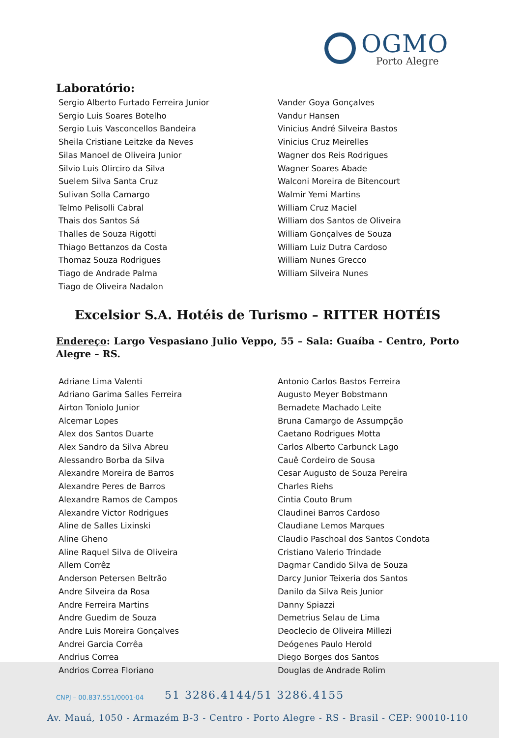OGMO
Porto Alegre
Laboratório:
Sergio Alberto Furtado Ferreira Junior
Sergio Luis Soares Botelho
Sergio Luis Vasconcellos Bandeira
Sheila Cristiane Leitzke da Neves
Silas Manoel de Oliveira Junior
Silvio Luis Olirciro da Silva
Suelem Silva Santa Cruz
Sulivan Solla Camargo
Telmo Pelisolli Cabral
Thais dos Santos Sá
Thalles de Souza Rigotti
Thiago Bettanzos da Costa
Thomaz Souza Rodrigues
Tiago de Andrade Palma
Tiago de Oliveira Nadalon
Vander Goya Gonçalves
Vandur Hansen
Vinicius André Silveira Bastos
Vinicius Cruz Meirelles
Wagner dos Reis Rodrigues
Wagner Soares Abade
Walconi Moreira de Bitencourt
Walmir Yemi Martins
William Cruz Maciel
William dos Santos de Oliveira
William Gonçalves de Souza
William Luiz Dutra Cardoso
William Nunes Grecco
William Silveira Nunes
Excelsior S.A. Hotéis de Turismo – RITTER HOTÉIS
Endereço: Largo Vespasiano Julio Veppo, 55 – Sala: Guaíba - Centro, Porto Alegre – RS.
Adriane Lima Valenti
Adriano Garima Salles Ferreira
Airton Toniolo Junior
Alcemar Lopes
Alex dos Santos Duarte
Alex Sandro da Silva Abreu
Alessandro Borba da Silva
Alexandre Moreira de Barros
Alexandre Peres de Barros
Alexandre Ramos de Campos
Alexandre Victor Rodrigues
Aline de Salles Lixinski
Aline Gheno
Aline Raquel Silva de Oliveira
Allem Corrêz
Anderson Petersen Beltrão
Andre Silveira da Rosa
Andre Ferreira Martins
Andre Guedim de Souza
Andre Luis Moreira Gonçalves
Andrei Garcia Corrêa
Andrius Correa
Andrios Correa Floriano
Antonio Carlos Bastos Ferreira
Augusto Meyer Bobstmann
Bernadete Machado Leite
Bruna Camargo de Assumpção
Caetano Rodrigues Motta
Carlos Alberto Carbunck Lago
Cauê Cordeiro de Sousa
Cesar Augusto de Souza Pereira
Charles Riehs
Cintia Couto Brum
Claudinei Barros Cardoso
Claudiane Lemos Marques
Claudio Paschoal dos Santos Condota
Cristiano Valerio Trindade
Dagmar Candido Silva de Souza
Darcy Junior Teixeria dos Santos
Danilo da Silva Reis Junior
Danny Spiazzi
Demetrius Selau de Lima
Deoclecio de Oliveira Millezi
Deógenes Paulo Herold
Diego Borges dos Santos
Douglas de Andrade Rolim
CNPJ – 00.837.551/0001-04 51 3286.4144/51 3286.4155
Av. Mauá, 1050 - Armazém B-3 - Centro - Porto Alegre - RS - Brasil - CEP: 90010-110